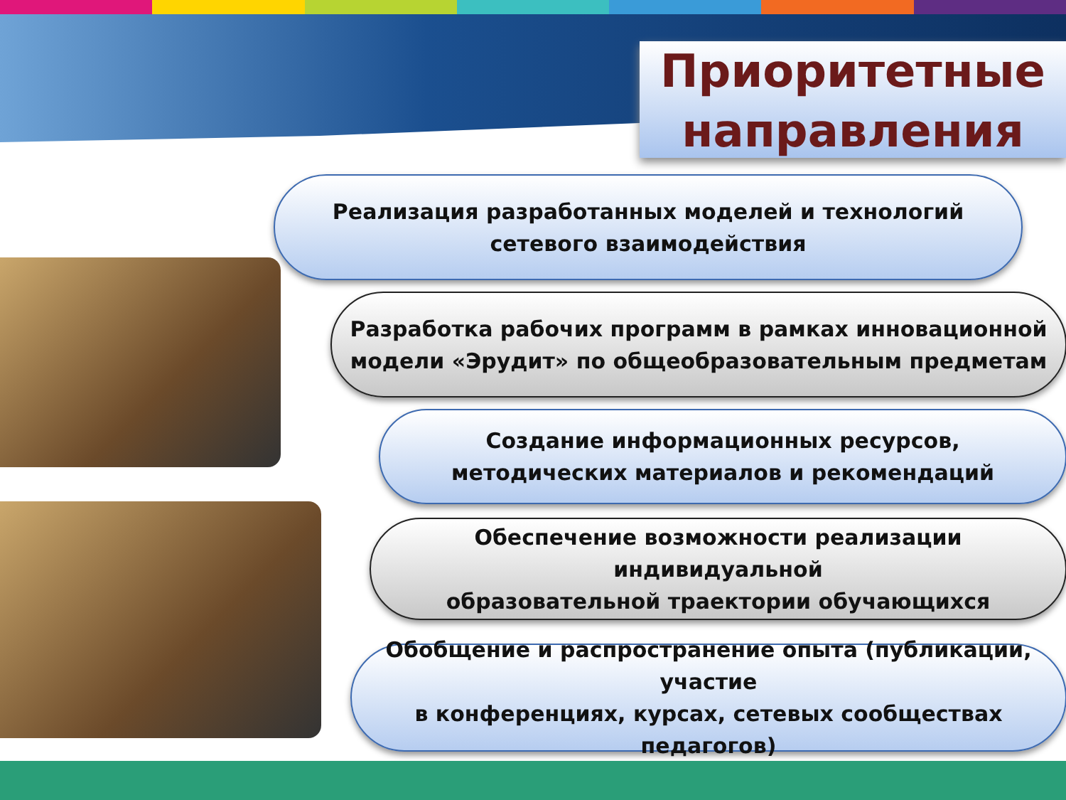Приоритетные
направления
Реализация разработанных моделей и технологий
сетевого взаимодействия
Разработка рабочих программ в рамках инновационной
модели «Эрудит» по общеобразовательным предметам
Создание информационных ресурсов,
методических материалов и рекомендаций
Обеспечение возможности реализации индивидуальной
образовательной траектории обучающихся
Обобщение и распространение опыта (публикации, участие
в конференциях, курсах, сетевых сообществах педагогов)